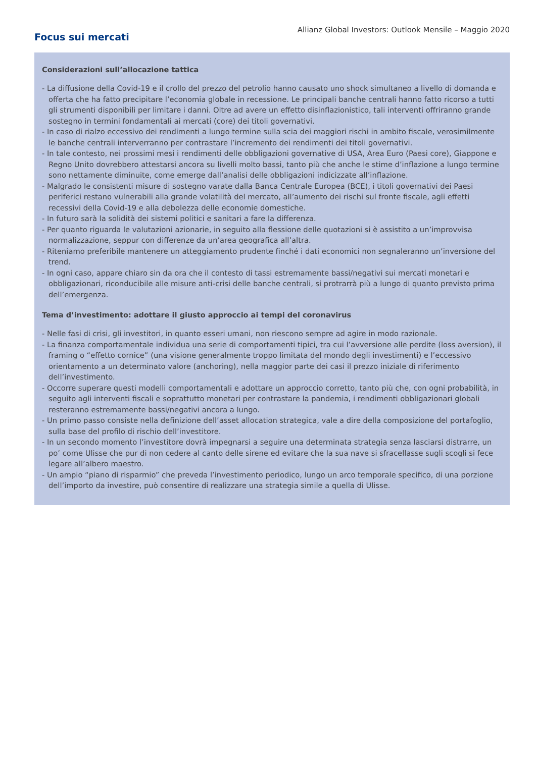Allianz Global Investors: Outlook Mensile – Maggio 2020
Focus sui mercati
Considerazioni sull’allocazione tattica
- La diffusione della Covid-19 e il crollo del prezzo del petrolio hanno causato uno shock simultaneo a livello di domanda e offerta che ha fatto precipitare l’economia globale in recessione. Le principali banche centrali hanno fatto ricorso a tutti gli strumenti disponibili per limitare i danni. Oltre ad avere un effetto disinflazionistico, tali interventi offriranno grande sostegno in termini fondamentali ai mercati (core) dei titoli governativi.
- In caso di rialzo eccessivo dei rendimenti a lungo termine sulla scia dei maggiori rischi in ambito fiscale, verosimilmente le banche centrali interverranno per contrastare l’incremento dei rendimenti dei titoli governativi.
- In tale contesto, nei prossimi mesi i rendimenti delle obbligazioni governative di USA, Area Euro (Paesi core), Giappone e Regno Unito dovrebbero attestarsi ancora su livelli molto bassi, tanto più che anche le stime d’inflazione a lungo termine sono nettamente diminuite, come emerge dall’analisi delle obbligazioni indicizzate all’inflazione.
- Malgrado le consistenti misure di sostegno varate dalla Banca Centrale Europea (BCE), i titoli governativi dei Paesi periferici restano vulnerabili alla grande volatilità del mercato, all’aumento dei rischi sul fronte fiscale, agli effetti recessivi della Covid-19 e alla debolezza delle economie domestiche.
- In futuro sarà la solidità dei sistemi politici e sanitari a fare la differenza.
- Per quanto riguarda le valutazioni azionarie, in seguito alla flessione delle quotazioni si è assistito a un’improvvisa normalizzazione, seppur con differenze da un’area geografica all’altra.
- Riteniamo preferibile mantenere un atteggiamento prudente finché i dati economici non segnaleranno un’inversione del trend.
- In ogni caso, appare chiaro sin da ora che il contesto di tassi estremamente bassi/negativi sui mercati monetari e obbligazionari, riconducibile alle misure anti-crisi delle banche centrali, si protrarrà più a lungo di quanto previsto prima dell’emergenza.
Tema d’investimento: adottare il giusto approccio ai tempi del coronavirus
- Nelle fasi di crisi, gli investitori, in quanto esseri umani, non riescono sempre ad agire in modo razionale.
- La finanza comportamentale individua una serie di comportamenti tipici, tra cui l’avversione alle perdite (loss aversion), il framing o “effetto cornice” (una visione generalmente troppo limitata del mondo degli investimenti) e l’eccessivo orientamento a un determinato valore (anchoring), nella maggior parte dei casi il prezzo iniziale di riferimento dell’investimento.
- Occorre superare questi modelli comportamentali e adottare un approccio corretto, tanto più che, con ogni probabilità, in seguito agli interventi fiscali e soprattutto monetari per contrastare la pandemia, i rendimenti obbligazionari globali resteranno estremamente bassi/negativi ancora a lungo.
- Un primo passo consiste nella definizione dell’asset allocation strategica, vale a dire della composizione del portafoglio, sulla base del profilo di rischio dell’investitore.
- In un secondo momento l’investitore dovrà impegnarsi a seguire una determinata strategia senza lasciarsi distrarre, un po’ come Ulisse che pur di non cedere al canto delle sirene ed evitare che la sua nave si sfracellasse sugli scogli si fece legare all’albero maestro.
- Un ampio “piano di risparmio” che preveda l’investimento periodico, lungo un arco temporale specifico, di una porzione dell’importo da investire, può consentire di realizzare una strategia simile a quella di Ulisse.